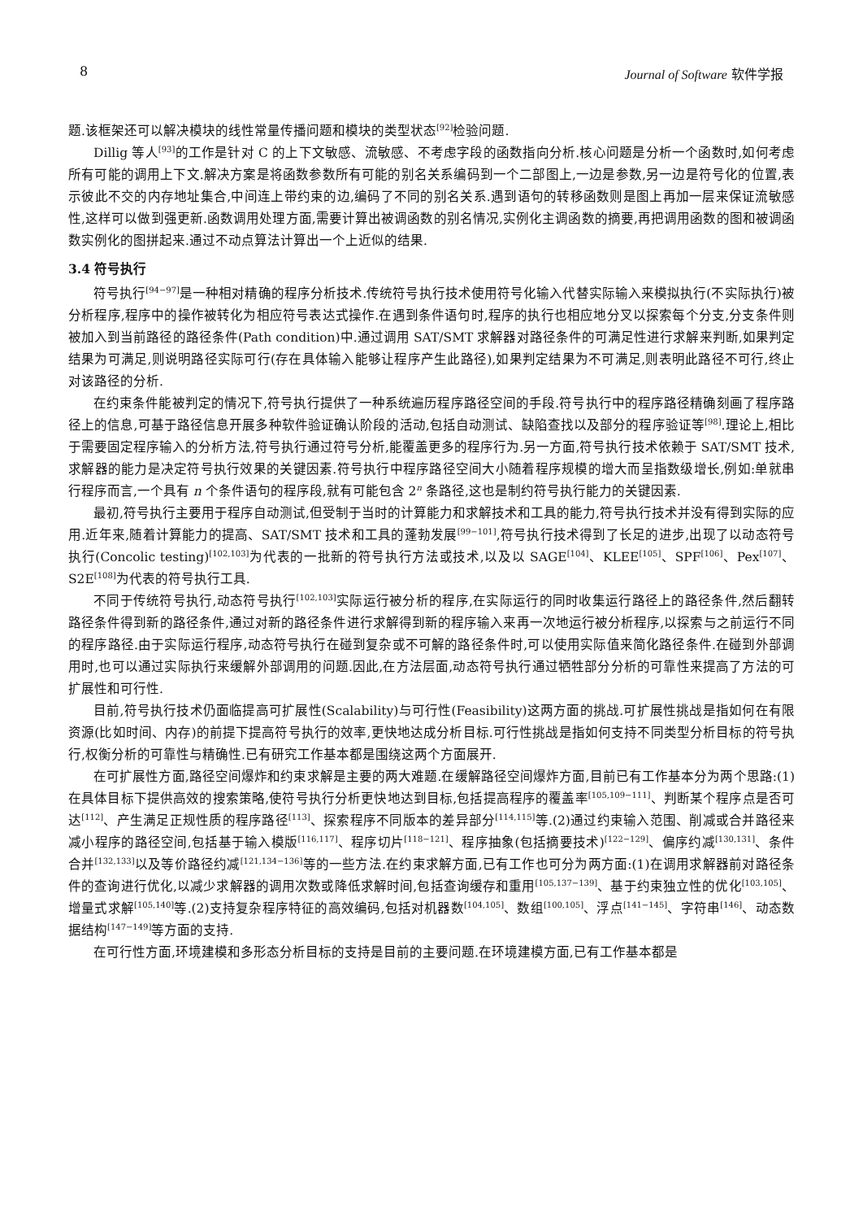8 Journal of Software 软件学报
题.该框架还可以解决模块的线性常量传播问题和模块的类型状态<sup>[92]</sup>检验问题.
Dillig 等人<sup>[93]</sup>的工作是针对 C 的上下文敏感、流敏感、不考虑字段的函数指向分析.核心问题是分析一个函数时,如何考虑所有可能的调用上下文.解决方案是将函数参数所有可能的别名关系编码到一个二部图上,一边是参数,另一边是符号化的位置,表示彼此不交的内存地址集合,中间连上带约束的边,编码了不同的别名关系.遇到语句的转移函数则是图上再加一层来保证流敏感性,这样可以做到强更新.函数调用处理方面,需要计算出被调函数的别名情况,实例化主调函数的摘要,再把调用函数的图和被调函数实例化的图拼起来.通过不动点算法计算出一个上近似的结果.
3.4 符号执行
符号执行<sup>[94−97]</sup>是一种相对精确的程序分析技术.传统符号执行技术使用符号化输入代替实际输入来模拟执行(不实际执行)被分析程序,程序中的操作被转化为相应符号表达式操作.在遇到条件语句时,程序的执行也相应地分叉以探索每个分支,分支条件则被加入到当前路径的路径条件(Path condition)中.通过调用 SAT/SMT 求解器对路径条件的可满足性进行求解来判断,如果判定结果为可满足,则说明路径实际可行(存在具体输入能够让程序产生此路径),如果判定结果为不可满足,则表明此路径不可行,终止对该路径的分析.
在约束条件能被判定的情况下,符号执行提供了一种系统遍历程序路径空间的手段.符号执行中的程序路径精确刻画了程序路径上的信息,可基于路径信息开展多种软件验证确认阶段的活动,包括自动测试、缺陷查找以及部分的程序验证等<sup>[98]</sup>.理论上,相比于需要固定程序输入的分析方法,符号执行通过符号分析,能覆盖更多的程序行为.另一方面,符号执行技术依赖于 SAT/SMT 技术,求解器的能力是决定符号执行效果的关键因素.符号执行中程序路径空间大小随着程序规模的增大而呈指数级增长,例如:单就串行程序而言,一个具有 n 个条件语句的程序段,就有可能包含 2<sup>n</sup> 条路径,这也是制约符号执行能力的关键因素.
最初,符号执行主要用于程序自动测试,但受制于当时的计算能力和求解技术和工具的能力,符号执行技术并没有得到实际的应用.近年来,随着计算能力的提高、SAT/SMT 技术和工具的蓬勃发展<sup>[99−101]</sup>,符号执行技术得到了长足的进步,出现了以动态符号执行(Concolic testing)<sup>[102,103]</sup>为代表的一批新的符号执行方法或技术,以及以 SAGE<sup>[104]</sup>、KLEE<sup>[105]</sup>、SPF<sup>[106]</sup>、Pex<sup>[107]</sup>、S2E<sup>[108]</sup>为代表的符号执行工具.
不同于传统符号执行,动态符号执行<sup>[102,103]</sup>实际运行被分析的程序,在实际运行的同时收集运行路径上的路径条件,然后翻转路径条件得到新的路径条件,通过对新的路径条件进行求解得到新的程序输入来再一次地运行被分析程序,以探索与之前运行不同的程序路径.由于实际运行程序,动态符号执行在碰到复杂或不可解的路径条件时,可以使用实际值来简化路径条件.在碰到外部调用时,也可以通过实际执行来缓解外部调用的问题.因此,在方法层面,动态符号执行通过牺牲部分分析的可靠性来提高了方法的可扩展性和可行性.
目前,符号执行技术仍面临提高可扩展性(Scalability)与可行性(Feasibility)这两方面的挑战.可扩展性挑战是指如何在有限资源(比如时间、内存)的前提下提高符号执行的效率,更快地达成分析目标.可行性挑战是指如何支持不同类型分析目标的符号执行,权衡分析的可靠性与精确性.已有研究工作基本都是围绕这两个方面展开.
在可扩展性方面,路径空间爆炸和约束求解是主要的两大难题.在缓解路径空间爆炸方面,目前已有工作基本分为两个思路:(1)在具体目标下提供高效的搜索策略,使符号执行分析更快地达到目标,包括提高程序的覆盖率<sup>[105,109−111]</sup>、判断某个程序点是否可达<sup>[112]</sup>、产生满足正规性质的程序路径<sup>[113]</sup>、探索程序不同版本的差异部分<sup>[114,115]</sup>等.(2)通过约束输入范围、削减或合并路径来减小程序的路径空间,包括基于输入模版<sup>[116,117]</sup>、程序切片<sup>[118−121]</sup>、程序抽象(包括摘要技术)<sup>[122−129]</sup>、偏序约减<sup>[130,131]</sup>、条件合并<sup>[132,133]</sup>以及等价路径约减<sup>[121,134−136]</sup>等的一些方法.在约束求解方面,已有工作也可分为两方面:(1)在调用求解器前对路径条件的查询进行优化,以减少求解器的调用次数或降低求解时间,包括查询缓存和重用<sup>[105,137−139]</sup>、基于约束独立性的优化<sup>[103,105]</sup>、增量式求解<sup>[105,140]</sup>等.(2)支持复杂程序特征的高效编码,包括对机器数<sup>[104,105]</sup>、数组<sup>[100,105]</sup>、浮点<sup>[141−145]</sup>、字符串<sup>[146]</sup>、动态数据结构<sup>[147−149]</sup>等方面的支持.
在可行性方面,环境建模和多形态分析目标的支持是目前的主要问题.在环境建模方面,已有工作基本都是